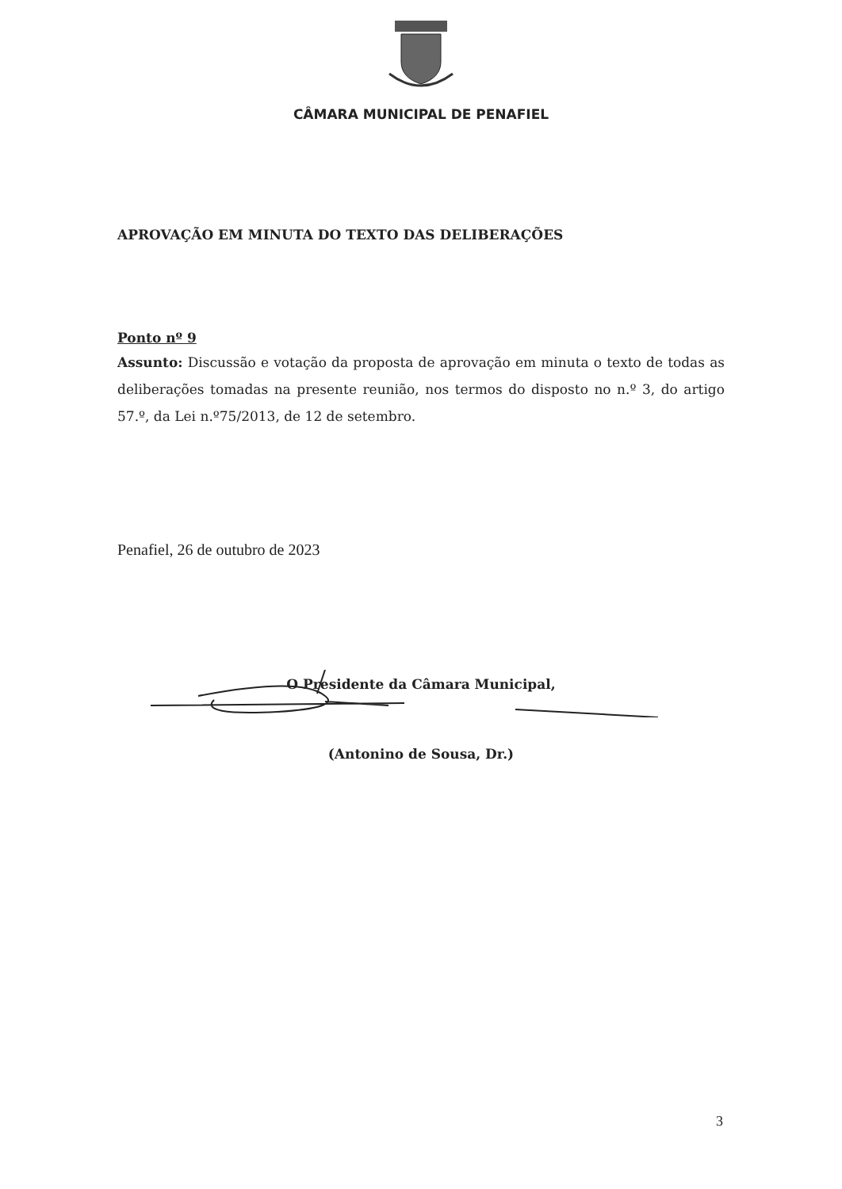CÂMARA MUNICIPAL DE PENAFIEL
APROVAÇÃO EM MINUTA DO TEXTO DAS DELIBERAÇÕES
Ponto nº 9
Assunto: Discussão e votação da proposta de aprovação em minuta o texto de todas as deliberações tomadas na presente reunião, nos termos do disposto no n.º 3, do artigo 57.º, da Lei n.º75/2013, de 12 de setembro.
Penafiel, 26 de outubro de 2023
O Presidente da Câmara Municipal,
(Antonino de Sousa, Dr.)
3